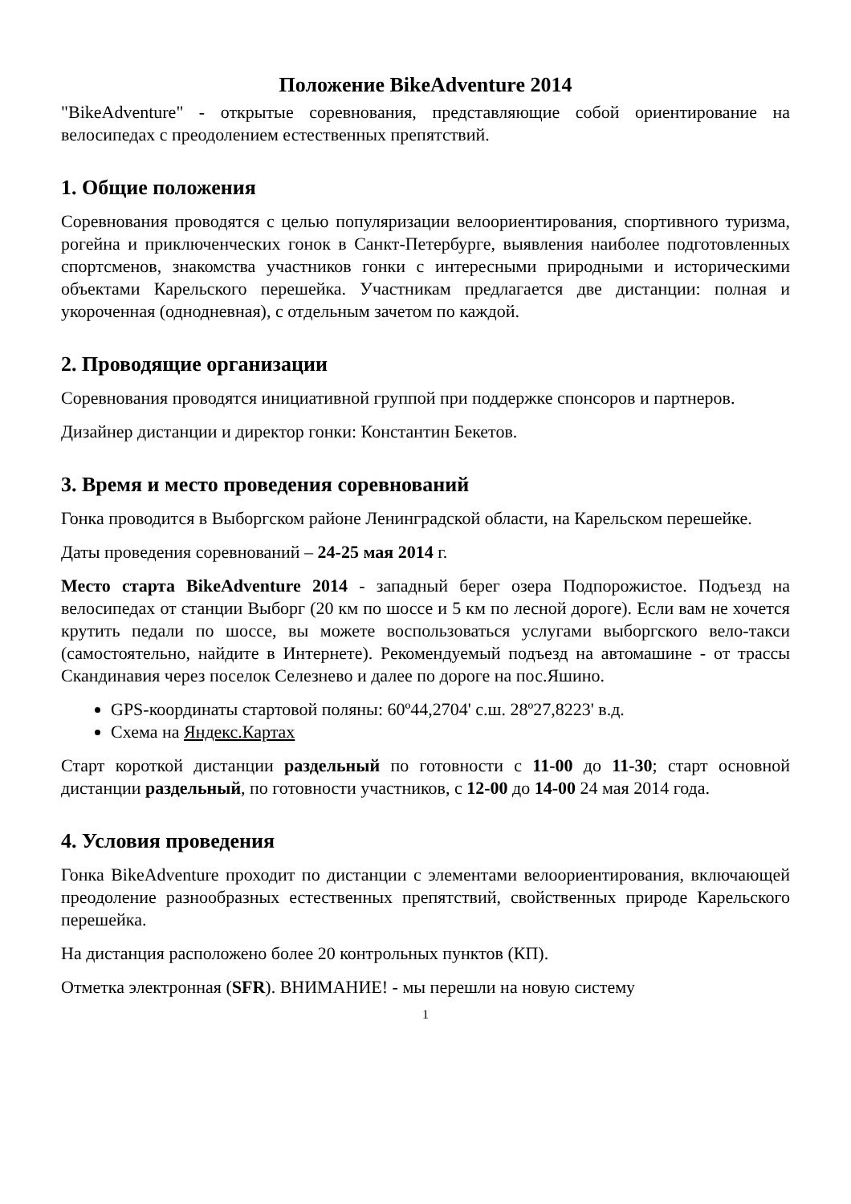Положение BikeAdventure 2014
"BikeAdventure" - открытые соревнования, представляющие собой ориентирование на велосипедах с преодолением естественных препятствий.
1. Общие положения
Соревнования проводятся с целью популяризации велоориентирования, спортивного туризма, рогейна и приключенческих гонок в Санкт-Петербурге, выявления наиболее подготовленных спортсменов, знакомства участников гонки с интересными природными и историческими объектами Карельского перешейка. Участникам предлагается две дистанции: полная и укороченная (однодневная), с отдельным зачетом по каждой.
2. Проводящие организации
Соревнования проводятся инициативной группой при поддержке спонсоров и партнеров.
Дизайнер дистанции и директор гонки: Константин Бекетов.
3. Время и место проведения соревнований
Гонка проводится в Выборгском районе Ленинградской области, на Карельском перешейке.
Даты проведения соревнований – 24-25 мая 2014 г.
Место старта BikeAdventure 2014 - западный берег озера Подпорожистое. Подъезд на велосипедах от станции Выборг (20 км по шоссе и 5 км по лесной дороге). Если вам не хочется крутить педали по шоссе, вы можете воспользоваться услугами выборгского вело-такси (самостоятельно, найдите в Интернете). Рекомендуемый подъезд на автомашине - от трассы Скандинавия через поселок Селезнево и далее по дороге на пос.Яшино.
GPS-координаты стартовой поляны: 60º44,2704' с.ш. 28º27,8223' в.д.
Схема на Яндекс.Картах
Старт короткой дистанции раздельный по готовности с 11-00 до 11-30; старт основной дистанции раздельный, по готовности участников, с 12-00 до 14-00 24 мая 2014 года.
4. Условия проведения
Гонка BikeAdventure проходит по дистанции с элементами велоориентирования, включающей преодоление разнообразных естественных препятствий, свойственных природе Карельского перешейка.
На дистанция расположено более 20 контрольных пунктов (КП).
Отметка электронная (SFR). ВНИМАНИЕ! - мы перешли на новую систему
1